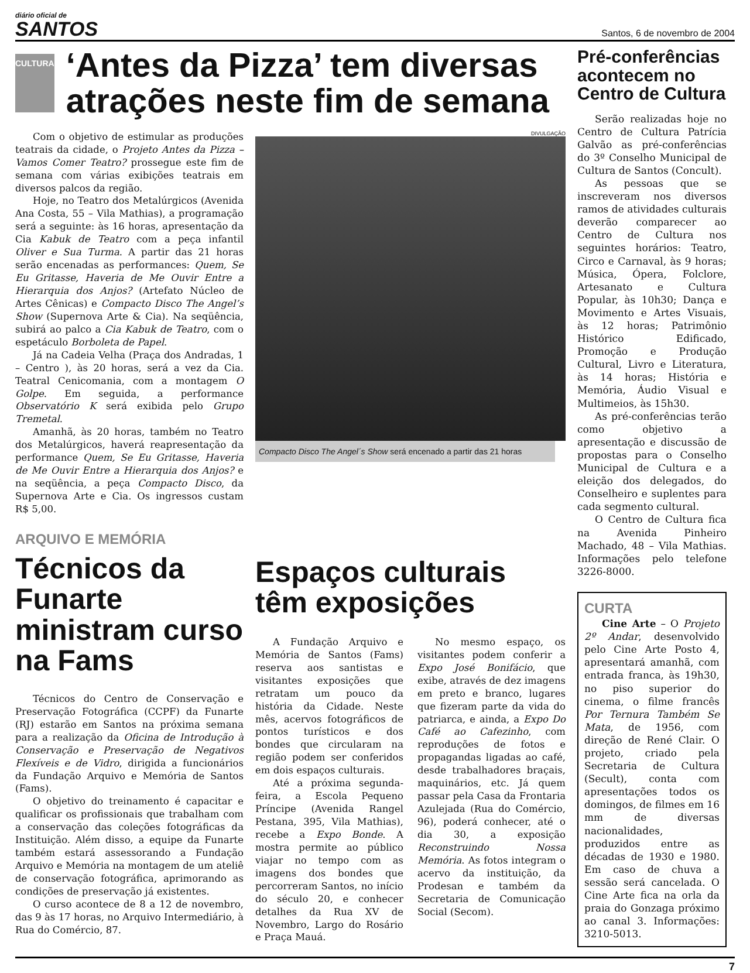diário oficial de
SANTOS
Santos, 6 de novembro de 2004
CULTURA
‘Antes da Pizza’ tem diversas atrações neste fim de semana
Com o objetivo de estimular as produções teatrais da cidade, o Projeto Antes da Pizza – Vamos Comer Teatro? prossegue este fim de semana com várias exibições teatrais em diversos palcos da região.
Hoje, no Teatro dos Metalúrgicos (Avenida Ana Costa, 55 – Vila Mathias), a programação será a seguinte: às 16 horas, apresentação da Cia Kabuk de Teatro com a peça infantil Oliver e Sua Turma. A partir das 21 horas serão encenadas as performances: Quem, Se Eu Gritasse, Haveria de Me Ouvir Entre a Hierarquia dos Anjos? (Artefato Núcleo de Artes Cênicas) e Compacto Disco The Angel’s Show (Supernova Arte & Cia). Na seqüência, subirá ao palco a Cia Kabuk de Teatro, com o espetáculo Borboleta de Papel.
Já na Cadeia Velha (Praça dos Andradas, 1 – Centro ), às 20 horas, será a vez da Cia. Teatral Cenicomania, com a montagem O Golpe. Em seguida, a performance Observatório K será exibida pelo Grupo Tremetal.
Amanhã, às 20 horas, também no Teatro dos Metalúrgicos, haverá reapresentação da performance Quem, Se Eu Gritasse, Haveria de Me Ouvir Entre a Hierarquia dos Anjos? e na seqüência, a peça Compacto Disco, da Supernova Arte e Cia. Os ingressos custam R$ 5,00.
DIVULGAÇÃO
Compacto Disco The Angel´s Show será encenado a partir das 21 horas
ARQUIVO E MEMÓRIA
Técnicos da Funarte ministram curso na Fams
Técnicos do Centro de Conservação e Preservação Fotográfica (CCPF) da Funarte (RJ) estarão em Santos na próxima semana para a realização da Oficina de Introdução à Conservação e Preservação de Negativos Flexíveis e de Vidro, dirigida a funcionários da Fundação Arquivo e Memória de Santos (Fams).
O objetivo do treinamento é capacitar e qualificar os profissionais que trabalham com a conservação das coleções fotográficas da Instituição. Além disso, a equipe da Funarte também estará assessorando a Fundação Arquivo e Memória na montagem de um ateliê de conservação fotográfica, aprimorando as condições de preservação já existentes.
O curso acontece de 8 a 12 de novembro, das 9 às 17 horas, no Arquivo Intermediário, à Rua do Comércio, 87.
Espaços culturais têm exposições
A Fundação Arquivo e Memória de Santos (Fams) reserva aos santistas e visitantes exposições que retratam um pouco da história da Cidade. Neste mês, acervos fotográficos de pontos turísticos e dos bondes que circularam na região podem ser conferidos em dois espaços culturais.
Até a próxima segunda-feira, a Escola Pequeno Príncipe (Avenida Rangel Pestana, 395, Vila Mathias), recebe a Expo Bonde. A mostra permite ao público viajar no tempo com as imagens dos bondes que percorreram Santos, no início do século 20, e conhecer detalhes da Rua XV de Novembro, Largo do Rosário e Praça Mauá.
No mesmo espaço, os visitantes podem conferir a Expo José Bonifácio, que exibe, através de dez imagens em preto e branco, lugares que fizeram parte da vida do patriarca, e ainda, a Expo Do Café ao Cafezinho, com reproduções de fotos e propagandas ligadas ao café, desde trabalhadores braçais, maquinários, etc. Já quem passar pela Casa da Frontaria Azulejada (Rua do Comércio, 96), poderá conhecer, até o dia 30, a exposição Reconstruindo Nossa Memória. As fotos integram o acervo da instituição, da Prodesan e também da Secretaria de Comunicação Social (Secom).
Pré-conferências acontecem no Centro de Cultura
Serão realizadas hoje no Centro de Cultura Patrícia Galvão as pré-conferências do 3º Conselho Municipal de Cultura de Santos (Concult).
As pessoas que se inscreveram nos diversos ramos de atividades culturais deverão comparecer ao Centro de Cultura nos seguintes horários: Teatro, Circo e Carnaval, às 9 horas; Música, Ópera, Folclore, Artesanato e Cultura Popular, às 10h30; Dança e Movimento e Artes Visuais, às 12 horas; Patrimônio Histórico Edificado, Promoção e Produção Cultural, Livro e Literatura, às 14 horas; História e Memória, Áudio Visual e Multimeios, às 15h30.
As pré-conferências terão como objetivo a apresentação e discussão de propostas para o Conselho Municipal de Cultura e a eleição dos delegados, do Conselheiro e suplentes para cada segmento cultural.
O Centro de Cultura fica na Avenida Pinheiro Machado, 48 – Vila Mathias. Informações pelo telefone 3226-8000.
CURTA
Cine Arte – O Projeto 2º Andar, desenvolvido pelo Cine Arte Posto 4, apresentará amanhã, com entrada franca, às 19h30, no piso superior do cinema, o filme francês Por Ternura Também Se Mata, de 1956, com direção de René Clair. O projeto, criado pela Secretaria de Cultura (Secult), conta com apresentações todos os domingos, de filmes em 16 mm de diversas nacionalidades, produzidos entre as décadas de 1930 e 1980. Em caso de chuva a sessão será cancelada. O Cine Arte fica na orla da praia do Gonzaga próximo ao canal 3. Informações: 3210-5013.
7